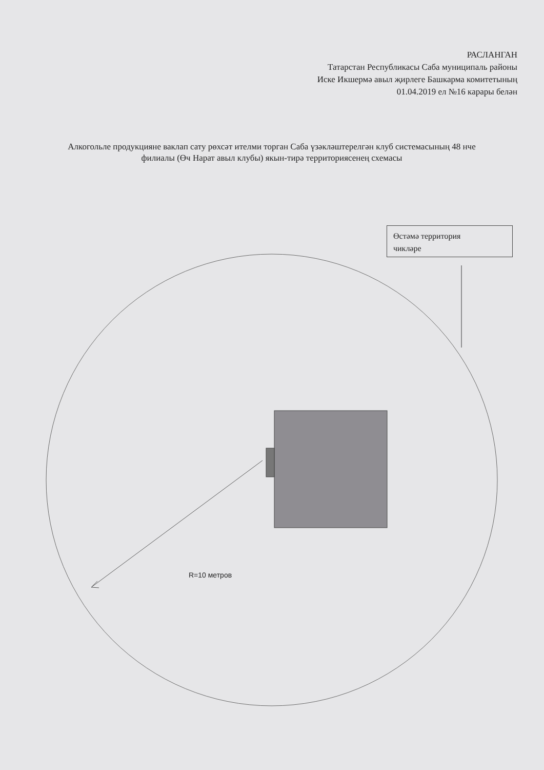РАСЛАНГАН
Татарстан Республикасы Саба муниципаль районы
Иске Икшермә авыл җирлеге Башкарма комитетының
01.04.2019 ел №16 карары белән
Алкогольле продукцияне ваклап сату рөхсәт ителми торган Саба үзәкләштерелгән клуб системасының 48 нче филиалы (Өч Нарат авыл клубы) якын-тирә территориясенең схемасы
Өстәмә территория
чикләре
R=10 метров